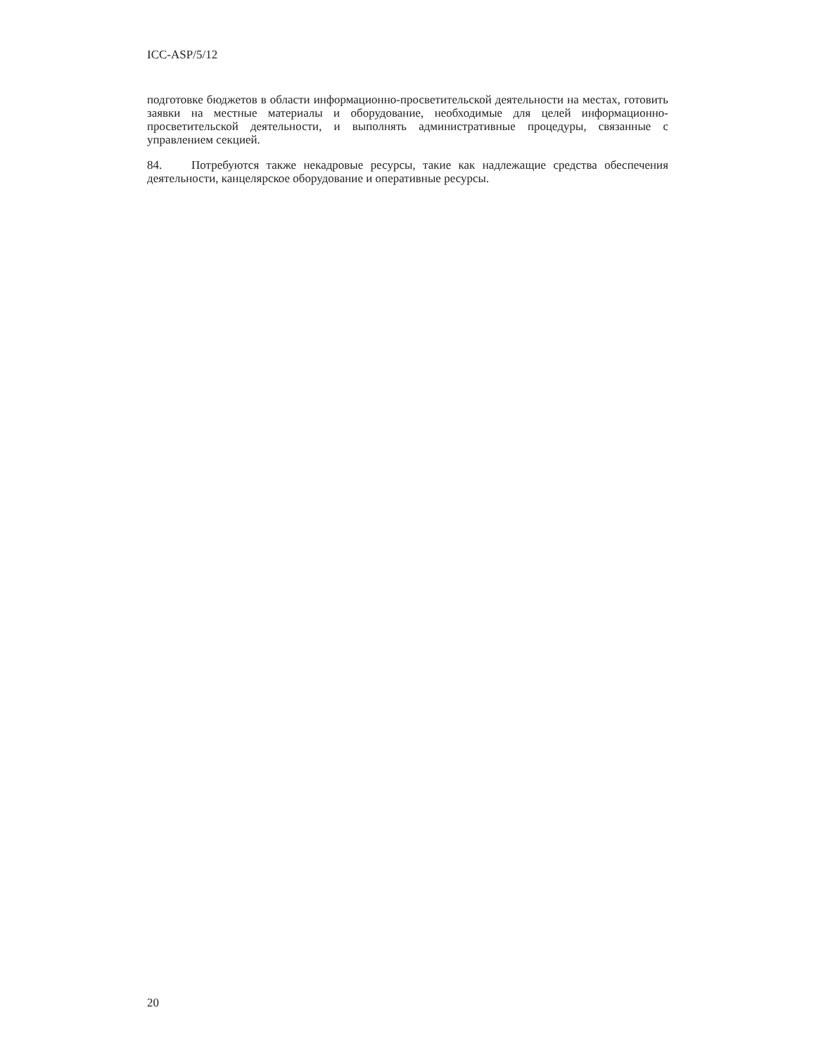ICC-ASP/5/12
подготовке бюджетов в области информационно-просветительской деятельности на местах, готовить заявки на местные материалы и оборудование, необходимые для целей информационно-просветительской деятельности, и выполнять административные процедуры, связанные с управлением секцией.
84. Потребуются также некадровые ресурсы, такие как надлежащие средства обеспечения деятельности, канцелярское оборудование и оперативные ресурсы.
20